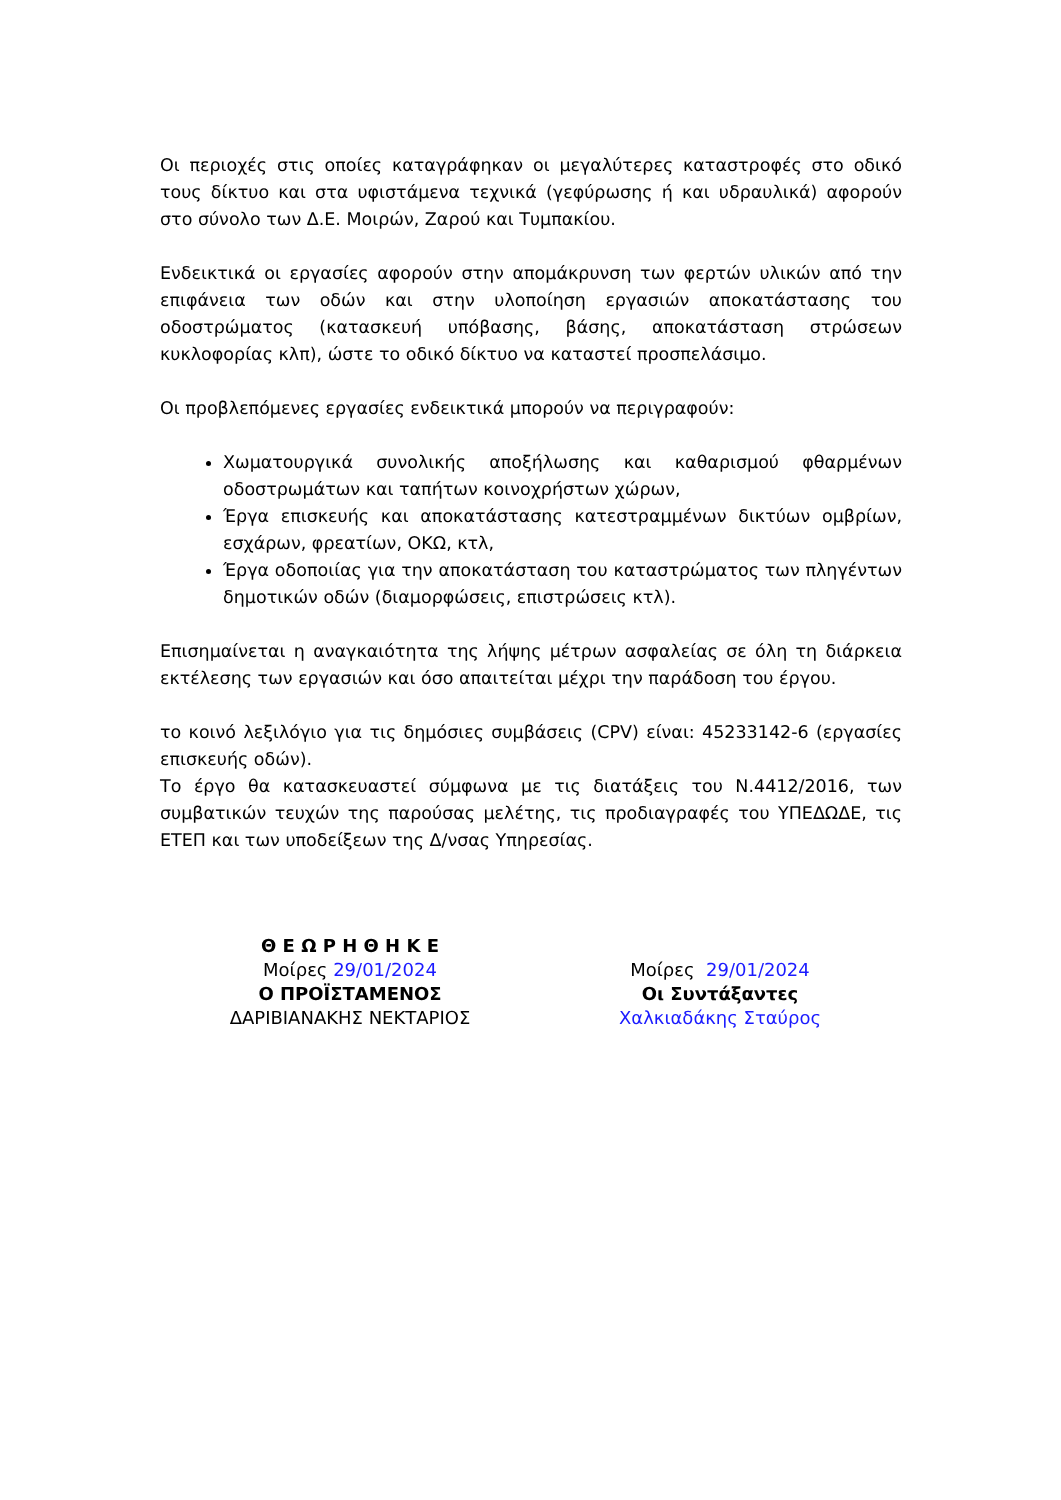Οι περιοχές στις οποίες καταγράφηκαν οι μεγαλύτερες καταστροφές στο οδικό τους δίκτυο και στα υφιστάμενα τεχνικά (γεφύρωσης ή και υδραυλικά) αφορούν στο σύνολο των Δ.Ε. Μοιρών, Ζαρού και Τυμπακίου.
Ενδεικτικά οι εργασίες αφορούν στην απομάκρυνση των φερτών υλικών από την επιφάνεια των οδών και στην υλοποίηση εργασιών αποκατάστασης του οδοστρώματος (κατασκευή υπόβασης, βάσης, αποκατάσταση στρώσεων κυκλοφορίας κλπ), ώστε το οδικό δίκτυο να καταστεί προσπελάσιμο.
Οι προβλεπόμενες εργασίες ενδεικτικά μπορούν να περιγραφούν:
Χωματουργικά συνολικής αποξήλωσης και καθαρισμού φθαρμένων οδοστρωμάτων και ταπήτων κοινοχρήστων χώρων,
Έργα επισκευής και αποκατάστασης κατεστραμμένων δικτύων ομβρίων, εσχάρων, φρεατίων, ΟΚΩ, κτλ,
Έργα οδοποιίας για την αποκατάσταση του καταστρώματος των πληγέντων δημοτικών οδών (διαμορφώσεις, επιστρώσεις κτλ).
Επισημαίνεται η αναγκαιότητα της λήψης μέτρων ασφαλείας σε όλη τη διάρκεια εκτέλεσης των εργασιών και όσο απαιτείται μέχρι την παράδοση του έργου.
το κοινό λεξιλόγιο για τις δημόσιες συμβάσεις (CPV) είναι: 45233142-6 (εργασίες επισκευής οδών).
Το έργο θα κατασκευαστεί σύμφωνα με τις διατάξεις του Ν.4412/2016, των συμβατικών τευχών της παρούσας μελέτης, τις προδιαγραφές του ΥΠΕΔΩΔΕ, τις ΕΤΕΠ και των υποδείξεων της Δ/νσας Υπηρεσίας.
Θ Ε Ω Ρ Η Θ Η Κ Ε
Μοίρες 29/01/2024
Ο ΠΡΟΪΣΤΑΜΕΝΟΣ
ΔΑΡΙΒΙΑΝΑΚΗΣ ΝΕΚΤΑΡΙΟΣ
Μοίρες 29/01/2024
Οι Συντάξαντες
Χαλκιαδάκης Σταύρος